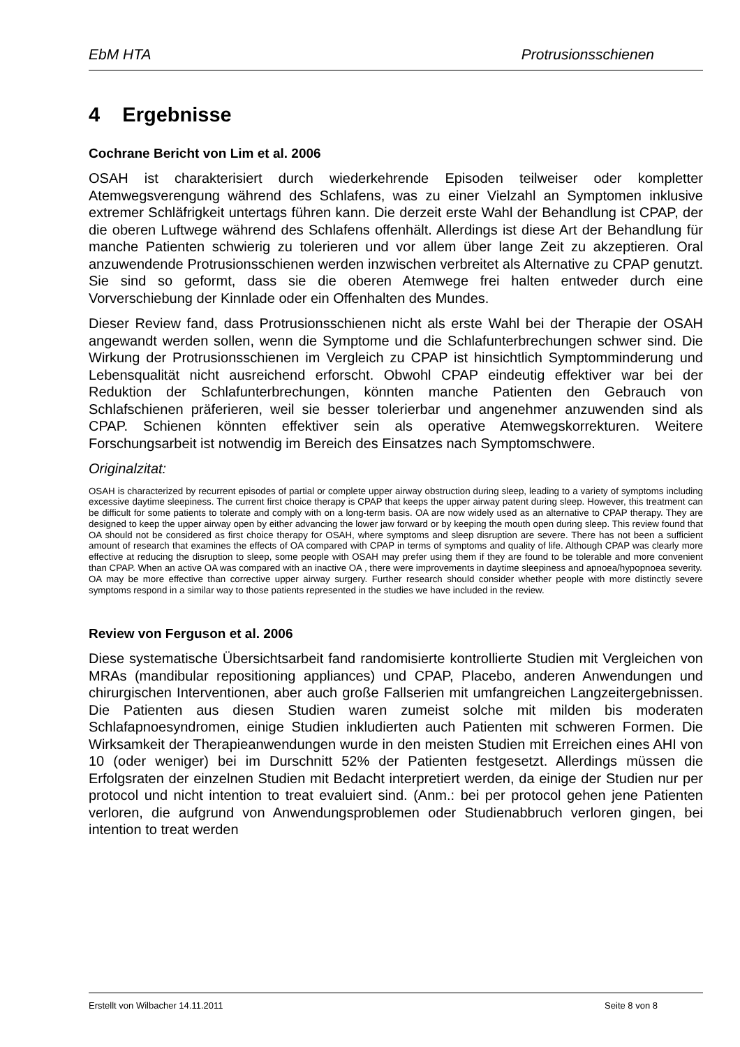EbM HTA Protrusionsschienen
4 Ergebnisse
Cochrane Bericht von Lim et al. 2006
OSAH ist charakterisiert durch wiederkehrende Episoden teilweiser oder kompletter Atemwegsverengung während des Schlafens, was zu einer Vielzahl an Symptomen inklusive extremer Schläfrigkeit untertags führen kann. Die derzeit erste Wahl der Behandlung ist CPAP, der die oberen Luftwege während des Schlafens offenhält. Allerdings ist diese Art der Behandlung für manche Patienten schwierig zu tolerieren und vor allem über lange Zeit zu akzeptieren. Oral anzuwendende Protrusionsschienen werden inzwischen verbreitet als Alternative zu CPAP genutzt. Sie sind so geformt, dass sie die oberen Atemwege frei halten entweder durch eine Vorverschiebung der Kinnlade oder ein Offenhalten des Mundes.
Dieser Review fand, dass Protrusionsschienen nicht als erste Wahl bei der Therapie der OSAH angewandt werden sollen, wenn die Symptome und die Schlafunterbrechungen schwer sind. Die Wirkung der Protrusionsschienen im Vergleich zu CPAP ist hinsichtlich Symptomminderung und Lebensqualität nicht ausreichend erforscht. Obwohl CPAP eindeutig effektiver war bei der Reduktion der Schlafunterbrechungen, könnten manche Patienten den Gebrauch von Schlafschienen präferieren, weil sie besser tolerierbar und angenehmer anzuwenden sind als CPAP. Schienen könnten effektiver sein als operative Atemwegskorrekturen. Weitere Forschungsarbeit ist notwendig im Bereich des Einsatzes nach Symptomschwere.
Originalzitat:
OSAH is characterized by recurrent episodes of partial or complete upper airway obstruction during sleep, leading to a variety of symptoms including excessive daytime sleepiness. The current first choice therapy is CPAP that keeps the upper airway patent during sleep. However, this treatment can be difficult for some patients to tolerate and comply with on a long-term basis. OA are now widely used as an alternative to CPAP therapy. They are designed to keep the upper airway open by either advancing the lower jaw forward or by keeping the mouth open during sleep. This review found that OA should not be considered as first choice therapy for OSAH, where symptoms and sleep disruption are severe. There has not been a sufficient amount of research that examines the effects of OA compared with CPAP in terms of symptoms and quality of life. Although CPAP was clearly more effective at reducing the disruption to sleep, some people with OSAH may prefer using them if they are found to be tolerable and more convenient than CPAP. When an active OA was compared with an inactive OA , there were improvements in daytime sleepiness and apnoea/hypopnoea severity.
OA may be more effective than corrective upper airway surgery. Further research should consider whether people with more distinctly severe symptoms respond in a similar way to those patients represented in the studies we have included in the review.
Review von Ferguson et al. 2006
Diese systematische Übersichtsarbeit fand randomisierte kontrollierte Studien mit Vergleichen von MRAs (mandibular repositioning appliances) und CPAP, Placebo, anderen Anwendungen und chirurgischen Interventionen, aber auch große Fallserien mit umfangreichen Langzeitergebnissen. Die Patienten aus diesen Studien waren zumeist solche mit milden bis moderaten Schlafapnoesyndromen, einige Studien inkludierten auch Patienten mit schweren Formen. Die Wirksamkeit der Therapieanwendungen wurde in den meisten Studien mit Erreichen eines AHI von 10 (oder weniger) bei im Durschnitt 52% der Patienten festgesetzt. Allerdings müssen die Erfolgsraten der einzelnen Studien mit Bedacht interpretiert werden, da einige der Studien nur per protocol und nicht intention to treat evaluiert sind. (Anm.: bei per protocol gehen jene Patienten verloren, die aufgrund von Anwendungsproblemen oder Studienabbruch verloren gingen, bei intention to treat werden
Erstellt von Wilbacher 14.11.2011 Seite 8 von 8